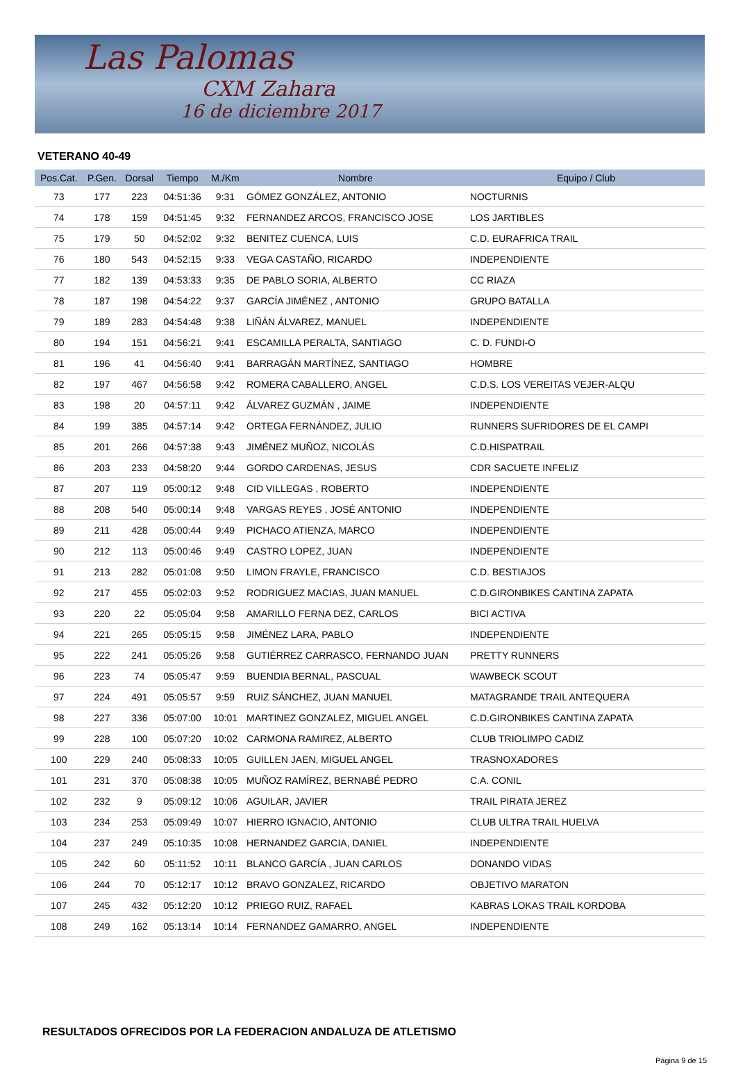Las Palomas
CXM Zahara
16 de diciembre 2017
VETERANO 40-49
| Pos.Cat. | P.Gen. | Dorsal | Tiempo | M./Km | Nombre | Equipo / Club |
| --- | --- | --- | --- | --- | --- | --- |
| 73 | 177 | 223 | 04:51:36 | 9:31 | GÓMEZ GONZÁLEZ, ANTONIO | NOCTURNIS |
| 74 | 178 | 159 | 04:51:45 | 9:32 | FERNANDEZ ARCOS, FRANCISCO JOSE | LOS JARTIBLES |
| 75 | 179 | 50 | 04:52:02 | 9:32 | BENITEZ CUENCA, LUIS | C.D. EURAFRICA TRAIL |
| 76 | 180 | 543 | 04:52:15 | 9:33 | VEGA CASTAÑO, RICARDO | INDEPENDIENTE |
| 77 | 182 | 139 | 04:53:33 | 9:35 | DE PABLO SORIA, ALBERTO | CC RIAZA |
| 78 | 187 | 198 | 04:54:22 | 9:37 | GARCÍA JIMÉNEZ , ANTONIO | GRUPO BATALLA |
| 79 | 189 | 283 | 04:54:48 | 9:38 | LIÑÁN ÁLVAREZ, MANUEL | INDEPENDIENTE |
| 80 | 194 | 151 | 04:56:21 | 9:41 | ESCAMILLA PERALTA, SANTIAGO | C. D. FUNDI-O |
| 81 | 196 | 41 | 04:56:40 | 9:41 | BARRAGÁN MARTÍNEZ, SANTIAGO | HOMBRE |
| 82 | 197 | 467 | 04:56:58 | 9:42 | ROMERA CABALLERO, ANGEL | C.D.S. LOS VEREITAS VEJER-ALQU |
| 83 | 198 | 20 | 04:57:11 | 9:42 | ÁLVAREZ GUZMÁN , JAIME | INDEPENDIENTE |
| 84 | 199 | 385 | 04:57:14 | 9:42 | ORTEGA FERNÁNDEZ, JULIO | RUNNERS SUFRIDORES DE EL CAMPI |
| 85 | 201 | 266 | 04:57:38 | 9:43 | JIMÉNEZ MUÑOZ, NICOLÁS | C.D.HISPATRAIL |
| 86 | 203 | 233 | 04:58:20 | 9:44 | GORDO CARDENAS, JESUS | CDR SACUETE INFELIZ |
| 87 | 207 | 119 | 05:00:12 | 9:48 | CID VILLEGAS , ROBERTO | INDEPENDIENTE |
| 88 | 208 | 540 | 05:00:14 | 9:48 | VARGAS REYES , JOSÉ ANTONIO | INDEPENDIENTE |
| 89 | 211 | 428 | 05:00:44 | 9:49 | PICHACO ATIENZA, MARCO | INDEPENDIENTE |
| 90 | 212 | 113 | 05:00:46 | 9:49 | CASTRO LOPEZ, JUAN | INDEPENDIENTE |
| 91 | 213 | 282 | 05:01:08 | 9:50 | LIMON FRAYLE, FRANCISCO | C.D. BESTIAJOS |
| 92 | 217 | 455 | 05:02:03 | 9:52 | RODRIGUEZ MACIAS, JUAN MANUEL | C.D.GIRONBIKES CANTINA ZAPATA |
| 93 | 220 | 22 | 05:05:04 | 9:58 | AMARILLO FERNA DEZ, CARLOS | BICI ACTIVA |
| 94 | 221 | 265 | 05:05:15 | 9:58 | JIMÉNEZ LARA, PABLO | INDEPENDIENTE |
| 95 | 222 | 241 | 05:05:26 | 9:58 | GUTIÉRREZ CARRASCO, FERNANDO JUAN | PRETTY RUNNERS |
| 96 | 223 | 74 | 05:05:47 | 9:59 | BUENDIA BERNAL, PASCUAL | WAWBECK SCOUT |
| 97 | 224 | 491 | 05:05:57 | 9:59 | RUIZ SÁNCHEZ, JUAN MANUEL | MATAGRANDE TRAIL ANTEQUERA |
| 98 | 227 | 336 | 05:07:00 | 10:01 | MARTINEZ GONZALEZ, MIGUEL ANGEL | C.D.GIRONBIKES CANTINA ZAPATA |
| 99 | 228 | 100 | 05:07:20 | 10:02 | CARMONA RAMIREZ, ALBERTO | CLUB TRIOLIMPO CADIZ |
| 100 | 229 | 240 | 05:08:33 | 10:05 | GUILLEN JAEN, MIGUEL ANGEL | TRASNOXADORES |
| 101 | 231 | 370 | 05:08:38 | 10:05 | MUÑOZ RAMÍREZ, BERNABÉ PEDRO | C.A. CONIL |
| 102 | 232 | 9 | 05:09:12 | 10:06 | AGUILAR, JAVIER | TRAIL PIRATA JEREZ |
| 103 | 234 | 253 | 05:09:49 | 10:07 | HIERRO IGNACIO, ANTONIO | CLUB ULTRA TRAIL HUELVA |
| 104 | 237 | 249 | 05:10:35 | 10:08 | HERNANDEZ GARCIA, DANIEL | INDEPENDIENTE |
| 105 | 242 | 60 | 05:11:52 | 10:11 | BLANCO GARCÍA , JUAN CARLOS | DONANDO VIDAS |
| 106 | 244 | 70 | 05:12:17 | 10:12 | BRAVO GONZALEZ, RICARDO | OBJETIVO MARATON |
| 107 | 245 | 432 | 05:12:20 | 10:12 | PRIEGO RUIZ, RAFAEL | KABRAS LOKAS TRAIL KORDOBA |
| 108 | 249 | 162 | 05:13:14 | 10:14 | FERNANDEZ GAMARRO, ANGEL | INDEPENDIENTE |
RESULTADOS OFRECIDOS POR LA FEDERACION ANDALUZA DE ATLETISMO
Página 9 de 15